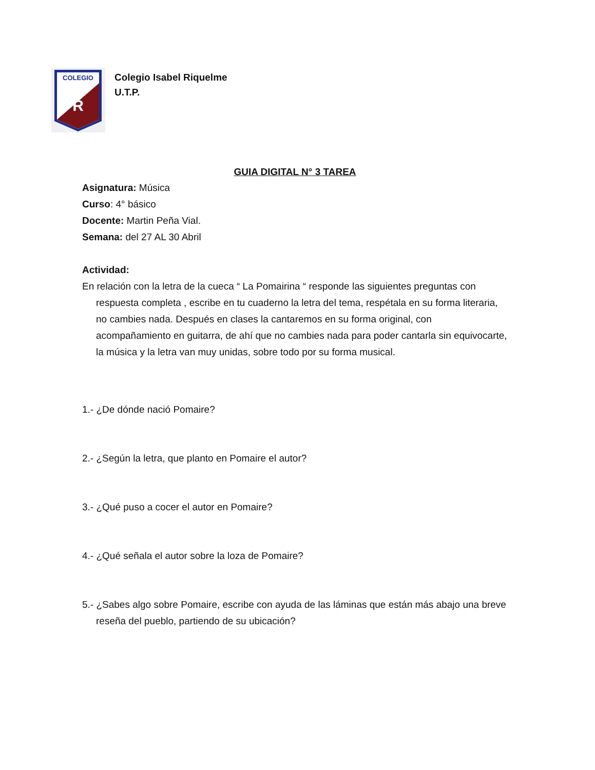COLEGIO
R
Colegio Isabel Riquelme
U.T.P.
GUIA DIGITAL N° 3 TAREA
Asignatura: Música
Curso: 4° básico
Docente: Martin Peña Vial.
Semana: del 27 AL 30 Abril
Actividad:
En relación con la letra de la cueca “ La Pomairina “ responde las siguientes preguntas con respuesta completa , escribe en tu cuaderno la letra del tema, respétala en su forma literaria, no cambies nada. Después en clases la cantaremos en su forma original, con acompañamiento en guitarra, de ahí que no cambies nada para poder cantarla sin equivocarte, la música y la letra van muy unidas, sobre todo por su forma musical.
1.- ¿De dónde nació Pomaire?
2.- ¿Según la letra, que planto en Pomaire el autor?
3.- ¿Qué puso a cocer el autor en Pomaire?
4.- ¿Qué señala el autor sobre la loza de Pomaire?
5.- ¿Sabes algo sobre Pomaire, escribe con ayuda de las láminas que están más abajo una breve reseña del pueblo, partiendo de su ubicación?